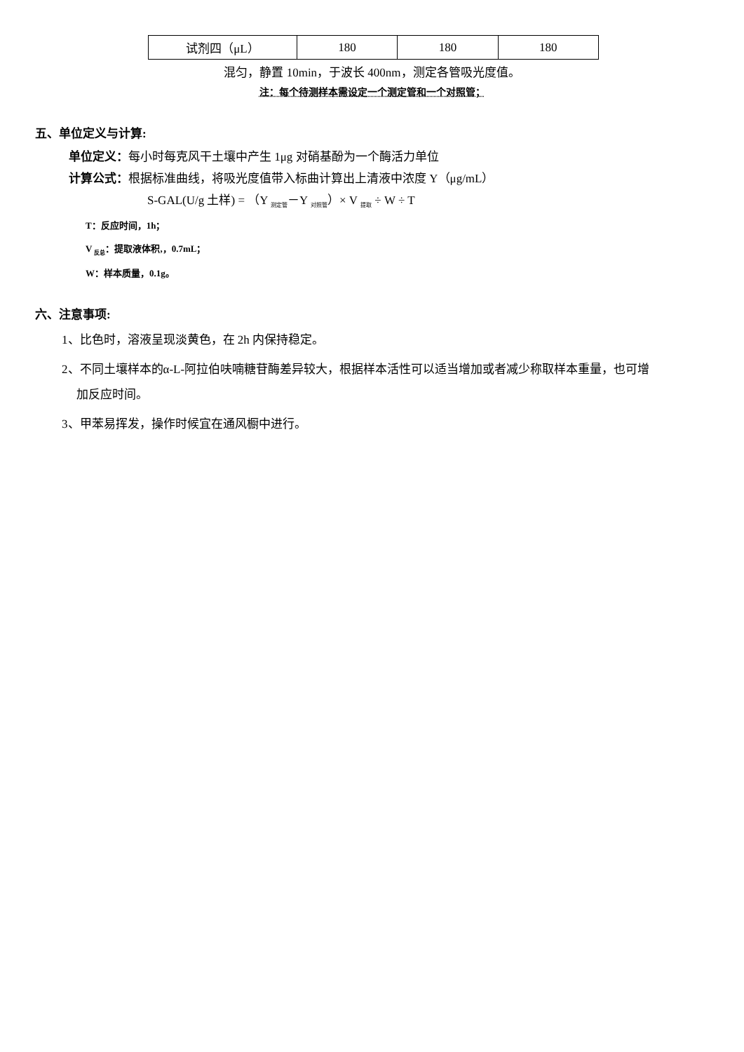| 试剂四（μL） | 180 | 180 | 180 |
混匀，静置 10min，于波长 400nm，测定各管吸光度值。
注：每个待测样本需设定一个测定管和一个对照管；
五、单位定义与计算:
单位定义：每小时每克风干土壤中产生 1μg 对硝基酚为一个酶活力单位
计算公式：根据标准曲线，将吸光度值带入标曲计算出上清液中浓度 Y（μg/mL）
S-GAL(U/g 土样) = （Y <sub>测定管</sub>－Y <sub>对照管</sub>）× V <sub>提取</sub> ÷ W ÷ T
T：反应时间，1h；
V <sub>反总</sub>：提取液体积,，0.7mL；
W：样本质量，0.1g。
六、注意事项:
1、比色时，溶液呈现淡黄色，在 2h 内保持稳定。
2、不同土壤样本的α-L-阿拉伯呋喃糖苷酶差异较大，根据样本活性可以适当增加或者减少称取样本重量，也可增
加反应时间。
3、甲苯易挥发，操作时候宜在通风橱中进行。